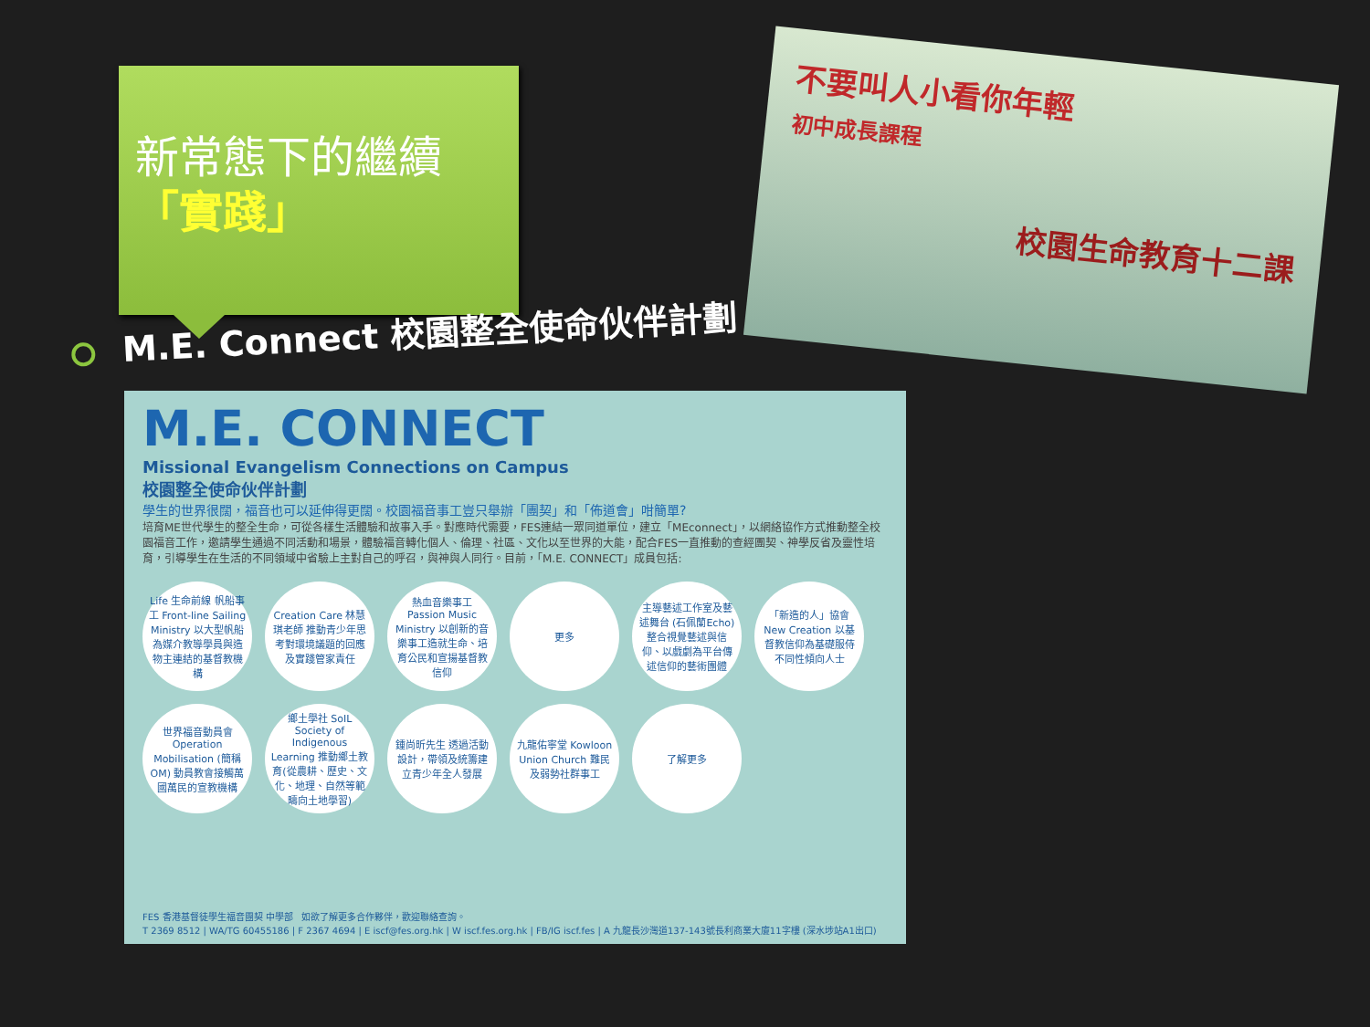新常態下的繼續
「實踐」
M.E. Connect 校園整全使命伙伴計劃
不要叫人小看你年輕
初中成長課程
校園生命教育十二課
M.E. CONNECT
Missional Evangelism Connections on Campus
校園整全使命伙伴計劃
學生的世界很闊，福音也可以延伸得更闊。校園福音事工豈只舉辦「團契」和「佈道會」咁簡單?
培育ME世代學生的整全生命，可從各樣生活體驗和故事入手。對應時代需要，FES連結一眾同道單位，建立「MEconnect」，以網絡協作方式推動整全校園福音工作，邀請學生通過不同活動和場景，體驗福音轉化個人、倫理、社區、文化以至世界的大能，配合FES一直推動的查經團契、神學反省及靈性培育，引導學生在生活的不同領域中省驗上主對自己的呼召，與神與人同行。目前，「M.E. CONNECT」成員包括:
Life 生命前線 帆船事工 Front-line Sailing Ministry 以大型帆船為媒介教導學員與造物主連結的基督教機構
Creation Care 林慧琪老師 推動青少年思考對環境議題的回應及實踐管家責任
熱血音樂事工 Passion Music Ministry 以創新的音樂事工造就生命、培育公民和宣揚基督教信仰
更多
主導藝述工作室及藝述舞台 (石佩蘭Echo) 整合視覺藝述與信仰、以戲劇為平台傳述信仰的藝術團體
「新造的人」協會 New Creation 以基督教信仰為基礎服侍不同性傾向人士
世界福音動員會 Operation Mobilisation (簡稱OM) 動員教會接觸萬國萬民的宣教機構
鄉土學社 SoIL Society of Indigenous Learning 推動鄉土教育(從農耕、歷史、文化、地理、自然等範疇向土地學習)
鍾尚昕先生 透過活動設計，帶領及統籌建立青少年全人發展
九龍佑寧堂 Kowloon Union Church 難民及弱勢社群事工
了解更多
FES 香港基督徒學生福音團契 中學部 如欲了解更多合作夥伴，歡迎聯絡查詢。
T 2369 8512 | WA/TG 60455186 | F 2367 4694 | E iscf@fes.org.hk | W iscf.fes.org.hk | FB/IG iscf.fes | A 九龍長沙灣道137-143號長利商業大廈11字樓 (深水埗站A1出口)